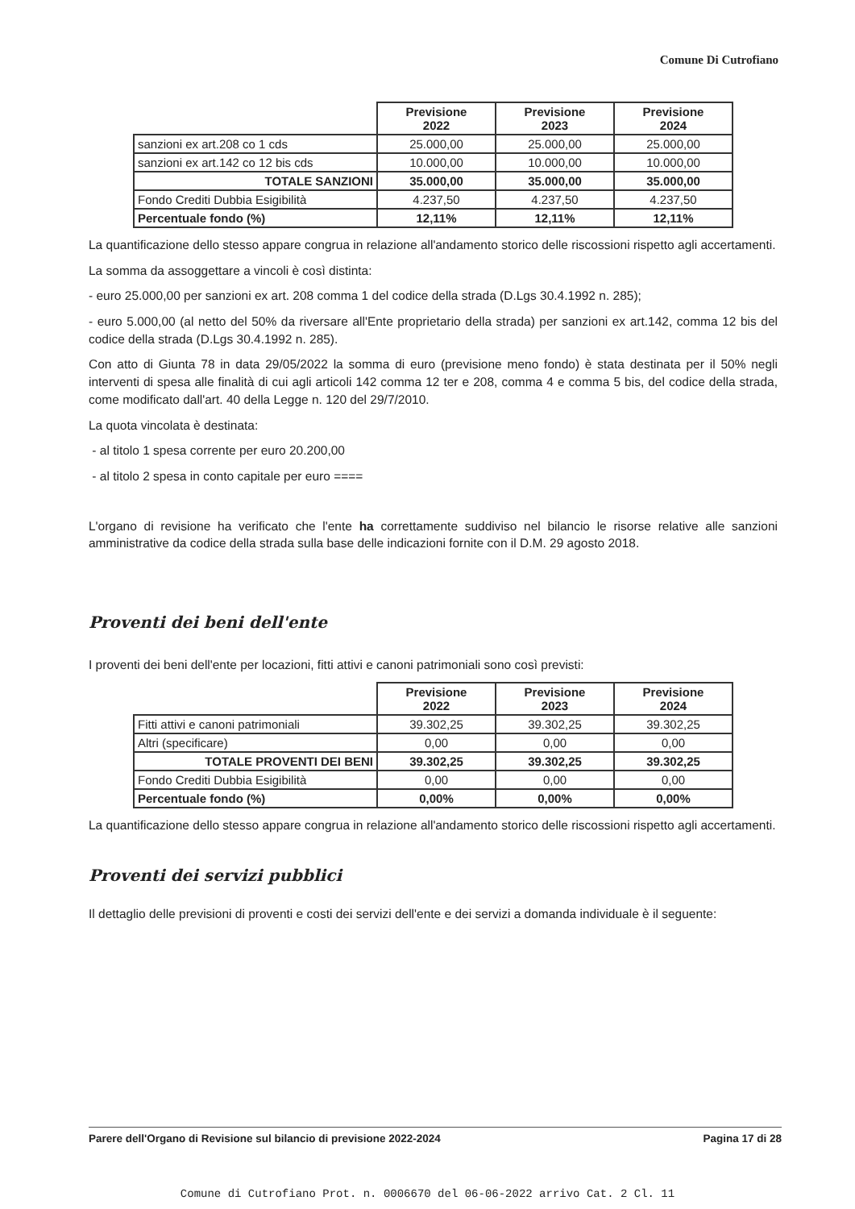Comune Di Cutrofiano
| | Previsione 2022 | Previsione 2023 | Previsione 2024 |
| --- | --- | --- | --- |
| sanzioni ex art.208 co 1 cds | 25.000,00 | 25.000,00 | 25.000,00 |
| sanzioni ex art.142 co 12 bis cds | 10.000,00 | 10.000,00 | 10.000,00 |
| TOTALE SANZIONI | 35.000,00 | 35.000,00 | 35.000,00 |
| Fondo Crediti Dubbia Esigibilità | 4.237,50 | 4.237,50 | 4.237,50 |
| Percentuale fondo (%) | 12,11% | 12,11% | 12,11% |
La quantificazione dello stesso appare congrua in relazione all'andamento storico delle riscossioni rispetto agli accertamenti.
La somma da assoggettare a vincoli è così distinta:
- euro 25.000,00 per sanzioni ex art. 208 comma 1 del codice della strada (D.Lgs 30.4.1992 n. 285);
- euro 5.000,00 (al netto del 50% da riversare all'Ente proprietario della strada) per sanzioni ex art.142, comma 12 bis del codice della strada (D.Lgs 30.4.1992 n. 285).
Con atto di Giunta 78 in data 29/05/2022 la somma di euro (previsione meno fondo) è stata destinata per il 50% negli interventi di spesa alle finalità di cui agli articoli 142 comma 12 ter e 208, comma 4 e comma 5 bis, del codice della strada, come modificato dall'art. 40 della Legge n. 120 del 29/7/2010.
La quota vincolata è destinata:
- al titolo 1 spesa corrente per euro 20.200,00
- al titolo 2 spesa in conto capitale per euro ====
L'organo di revisione ha verificato che l'ente ha correttamente suddiviso nel bilancio le risorse relative alle sanzioni amministrative da codice della strada sulla base delle indicazioni fornite con il D.M. 29 agosto 2018.
Proventi dei beni dell'ente
I proventi dei beni dell'ente per locazioni, fitti attivi e canoni patrimoniali sono così previsti:
| | Previsione 2022 | Previsione 2023 | Previsione 2024 |
| --- | --- | --- | --- |
| Fitti attivi e canoni patrimoniali | 39.302,25 | 39.302,25 | 39.302,25 |
| Altri (specificare) | 0,00 | 0,00 | 0,00 |
| TOTALE PROVENTI DEI BENI | 39.302,25 | 39.302,25 | 39.302,25 |
| Fondo Crediti Dubbia Esigibilità | 0,00 | 0,00 | 0,00 |
| Percentuale fondo (%) | 0,00% | 0,00% | 0,00% |
La quantificazione dello stesso appare congrua in relazione all'andamento storico delle riscossioni rispetto agli accertamenti.
Proventi dei servizi pubblici
Il dettaglio delle previsioni di proventi e costi dei servizi dell'ente e dei servizi a domanda individuale è il seguente:
Parere dell'Organo di Revisione sul bilancio di previsione 2022-2024 Pagina 17 di 28
Comune di Cutrofiano Prot. n. 0006670 del 06-06-2022 arrivo Cat. 2 Cl. 11